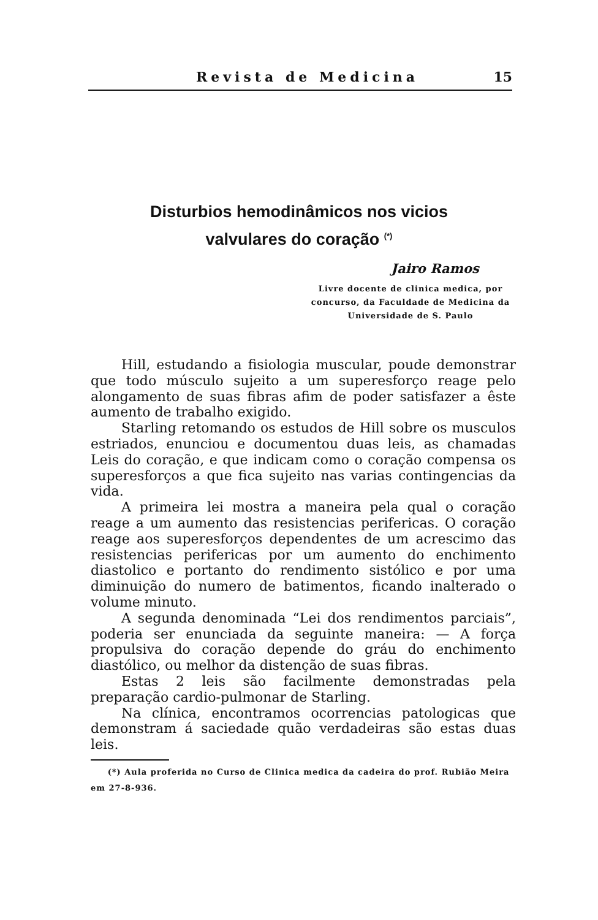Revista de Medicina 15
Disturbios hemodinâmicos nos vicios
valvulares do coração <sup>(*)</sup>
Jairo Ramos
Livre docente de clinica medica, por concurso, da Faculdade de Medicina da Universidade de S. Paulo
Hill, estudando a fisiologia muscular, poude demonstrar que todo músculo sujeito a um superesforço reage pelo alongamento de suas fibras afim de poder satisfazer a êste aumento de trabalho exigido.
Starling retomando os estudos de Hill sobre os musculos estriados, enunciou e documentou duas leis, as chamadas Leis do coração, e que indicam como o coração compensa os superesforços a que fica sujeito nas varias contingencias da vida.
A primeira lei mostra a maneira pela qual o coração reage a um aumento das resistencias perifericas. O coração reage aos superesforços dependentes de um acrescimo das resistencias perifericas por um aumento do enchimento diastolico e portanto do rendimento sistólico e por uma diminuição do numero de batimentos, ficando inalterado o volume minuto.
A segunda denominada “Lei dos rendimentos parciais”, poderia ser enunciada da seguinte maneira: — A força propulsiva do coração depende do gráu do enchimento diastólico, ou melhor da distenção de suas fibras.
Estas 2 leis são facilmente demonstradas pela preparação cardio-pulmonar de Starling.
Na clínica, encontramos ocorrencias patologicas que demonstram á saciedade quão verdadeiras são estas duas leis.
(*) Aula proferida no Curso de Clinica medica da cadeira do prof. Rubião Meira em 27-8-936.